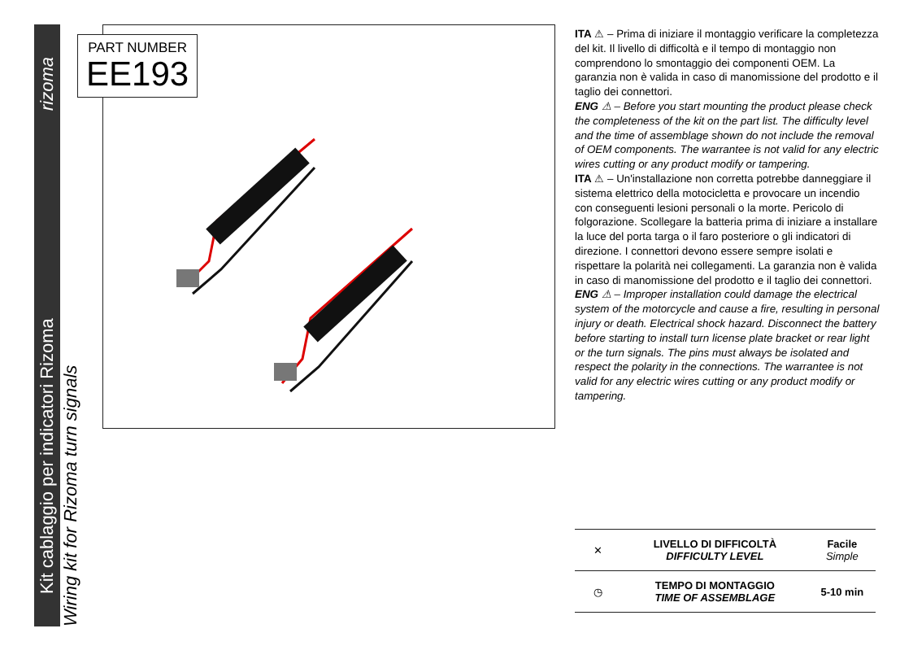Kit cablaggio per indicatori Rizoma rizoma
Wiring kit for Rizoma turn signals
PART NUMBER
EE193
ITA ⚠ – Prima di iniziare il montaggio verificare la completezza del kit. Il livello di difficoltà e il tempo di montaggio non comprendono lo smontaggio dei componenti OEM. La garanzia non è valida in caso di manomissione del prodotto e il taglio dei connettori.
ENG ⚠ – Before you start mounting the product please check the completeness of the kit on the part list. The difficulty level and the time of assemblage shown do not include the removal of OEM components. The warrantee is not valid for any electric wires cutting or any product modify or tampering.
ITA ⚠ – Un'installazione non corretta potrebbe danneggiare il sistema elettrico della motocicletta e provocare un incendio con conseguenti lesioni personali o la morte. Pericolo di folgorazione. Scollegare la batteria prima di iniziare a installare la luce del porta targa o il faro posteriore o gli indicatori di direzione. I connettori devono essere sempre isolati e rispettare la polarità nei collegamenti. La garanzia non è valida in caso di manomissione del prodotto e il taglio dei connettori.
ENG ⚠ – Improper installation could damage the electrical system of the motorcycle and cause a fire, resulting in personal injury or death. Electrical shock hazard. Disconnect the battery before starting to install turn license plate bracket or rear light or the turn signals. The pins must always be isolated and respect the polarity in the connections. The warrantee is not valid for any electric wires cutting or any product modify or tampering.
| ✕ | LIVELLO DI DIFFICOLTÀ DIFFICULTY LEVEL | Facile Simple |
| ◷ | TEMPO DI MONTAGGIO TIME OF ASSEMBLAGE | 5-10 min |